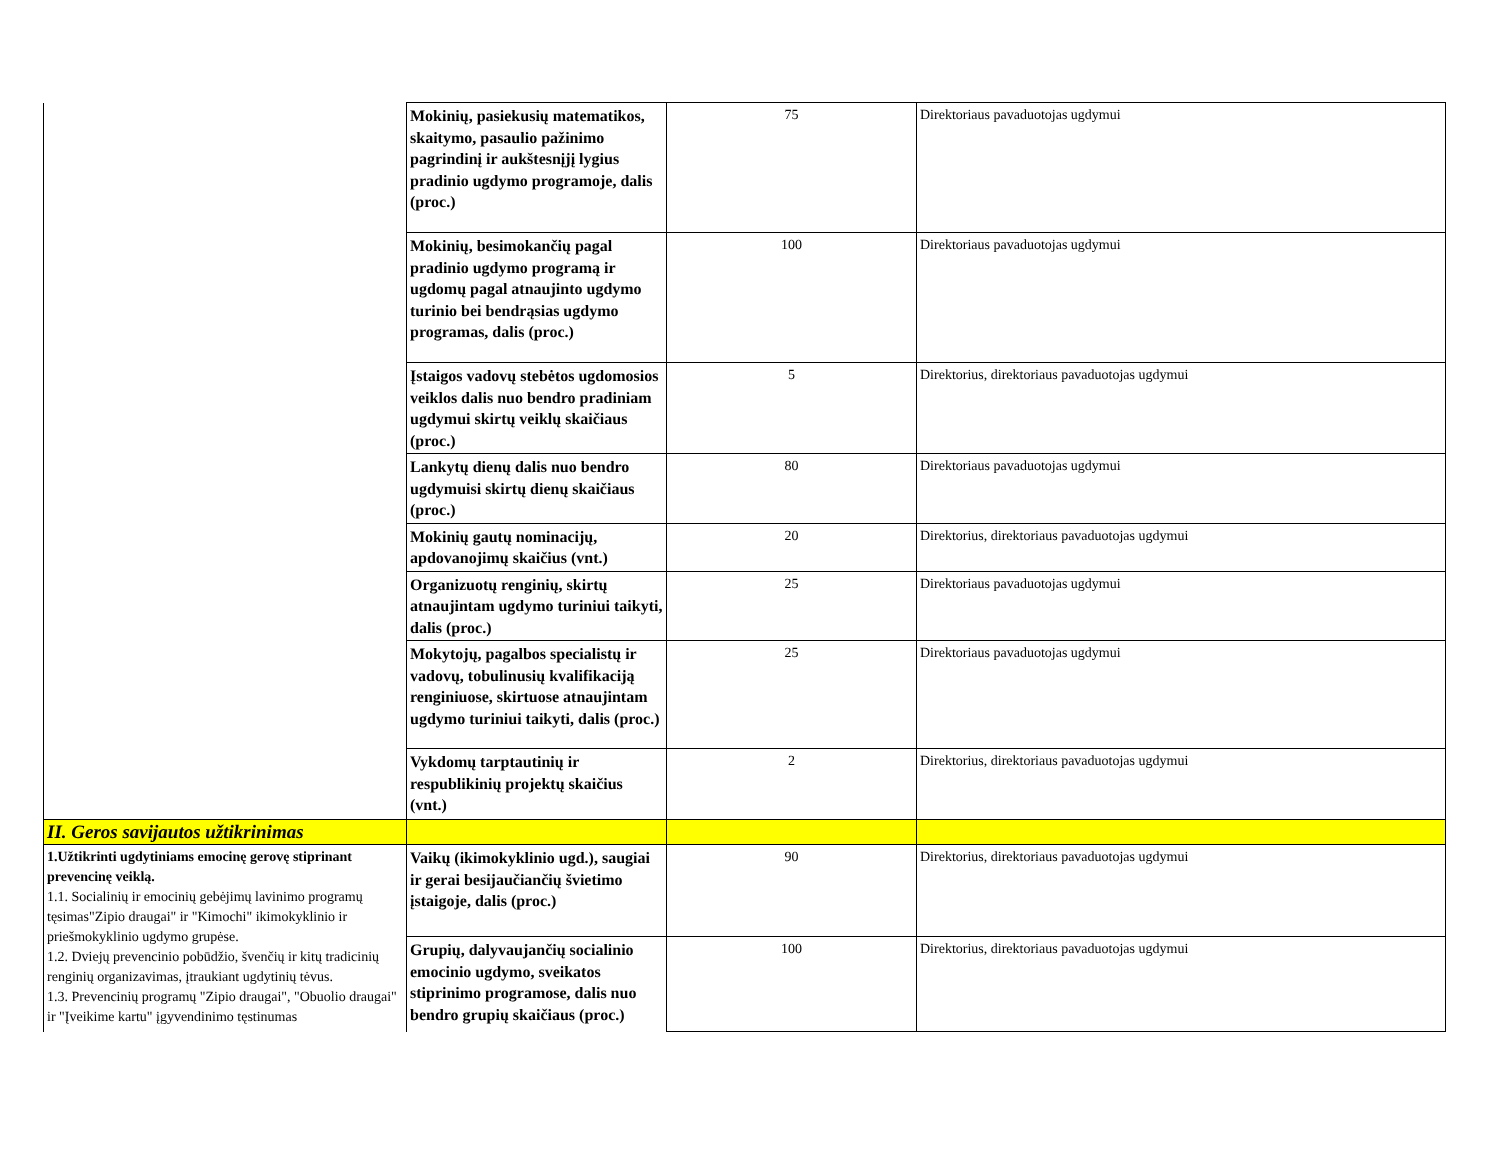| | Mokinių, pasiekusių matematikos, skaitymo, pasaulio pažinimo pagrindinį ir aukštesnįjį lygius pradinio ugdymo programoje, dalis (proc.) | 75 | Direktoriaus pavaduotojas ugdymui |
| | Mokinių, besimokančių pagal pradinio ugdymo programą ir ugdomų pagal atnaujinto ugdymo turinio bei bendrąsias ugdymo programas, dalis (proc.) | 100 | Direktoriaus pavaduotojas ugdymui |
| | Įstaigos vadovų stebėtos ugdomosios veiklos dalis nuo bendro pradiniam ugdymui skirtų veiklų skaičiaus (proc.) | 5 | Direktorius, direktoriaus pavaduotojas ugdymui |
| | Lankytų dienų dalis nuo bendro ugdymuisi skirtų dienų skaičiaus (proc.) | 80 | Direktoriaus pavaduotojas ugdymui |
| | Mokinių gautų nominacijų, apdovanojimų skaičius (vnt.) | 20 | Direktorius, direktoriaus pavaduotojas ugdymui |
| | Organizuotų renginių, skirtų atnaujintam ugdymo turiniui taikyti, dalis (proc.) | 25 | Direktoriaus pavaduotojas ugdymui |
| | Mokytojų, pagalbos specialistų ir vadovų, tobulinusių kvalifikaciją renginiuose, skirtuose atnaujintam ugdymo turiniui taikyti, dalis (proc.) | 25 | Direktoriaus pavaduotojas ugdymui |
| | Vykdomų tarptautinių ir respublikinių projektų skaičius (vnt.) | 2 | Direktorius, direktoriaus pavaduotojas ugdymui |
| II. Geros savijautos užtikrinimas | | | |
| 1.Užtikrinti ugdytiniams emocinę gerovę stiprinant prevencinę veiklą. 1.1. Socialinių ir emocinių gebėjimų lavinimo programų tęsimas"Zipio draugai" ir "Kimochi" ikimokyklinio ir priešmokyklinio ugdymo grupėse. 1.2. Dviejų prevencinio pobūdžio, švenčių ir kitų tradicinių renginių organizavimas, įtraukiant ugdytinių tėvus. 1.3. Prevencinių programų "Zipio draugai", "Obuolio draugai" ir "Įveikime kartu" įgyvendinimo tęstinumas | Vaikų (ikimokyklinio ugd.), saugiai ir gerai besijaučiančių švietimo įstaigoje, dalis (proc.) | 90 | Direktorius, direktoriaus pavaduotojas ugdymui |
| | Grupių, dalyvaujančių socialinio emocinio ugdymo, sveikatos stiprinimo programose, dalis nuo bendro grupių skaičiaus (proc.) | 100 | Direktorius, direktoriaus pavaduotojas ugdymui |